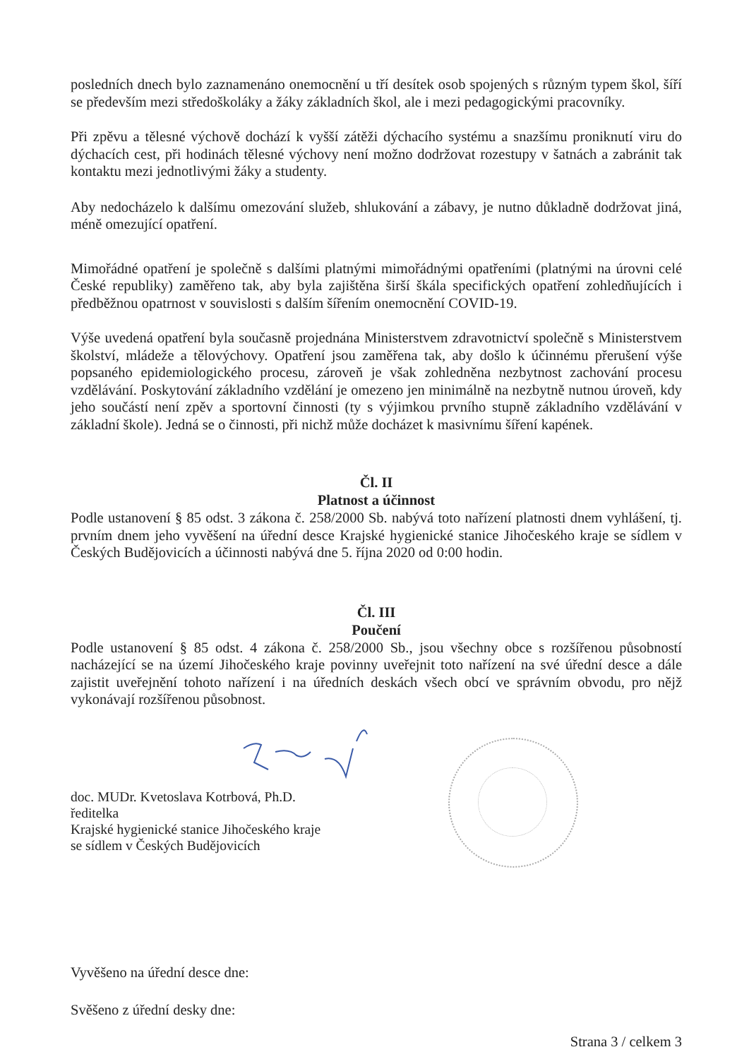posledních dnech bylo zaznamenáno onemocnění u tří desítek osob spojených s různým typem škol, šíří se především mezi středoškoláky a žáky základních škol, ale i mezi pedagogickými pracovníky.
Při zpěvu a tělesné výchově dochází k vyšší zátěži dýchacího systému a snazšímu proniknutí viru do dýchacích cest, při hodinách tělesné výchovy není možno dodržovat rozestupy v šatnách a zabránit tak kontaktu mezi jednotlivými žáky a studenty.
Aby nedocházelo k dalšímu omezování služeb, shlukování a zábavy, je nutno důkladně dodržovat jiná, méně omezující opatření.
Mimořádné opatření je společně s dalšími platnými mimořádnými opatřeními (platnými na úrovni celé České republiky) zaměřeno tak, aby byla zajištěna širší škála specifických opatření zohledňujících i předběžnou opatrnost v souvislosti s dalším šířením onemocnění COVID-19.
Výše uvedená opatření byla současně projednána Ministerstvem zdravotnictví společně s Ministerstvem školství, mládeže a tělovýchovy. Opatření jsou zaměřena tak, aby došlo k účinnému přerušení výše popsaného epidemiologického procesu, zároveň je však zohledněna nezbytnost zachování procesu vzdělávání. Poskytování základního vzdělání je omezeno jen minimálně na nezbytně nutnou úroveň, kdy jeho součástí není zpěv a sportovní činnosti (ty s výjimkou prvního stupně základního vzdělávání v základní škole). Jedná se o činnosti, při nichž může docházet k masivnímu šíření kapének.
Čl. II
Platnost a účinnost
Podle ustanovení § 85 odst. 3 zákona č. 258/2000 Sb. nabývá toto nařízení platnosti dnem vyhlášení, tj. prvním dnem jeho vyvěšení na úřední desce Krajské hygienické stanice Jihočeského kraje se sídlem v Českých Budějovicích a účinnosti nabývá dne 5. října 2020 od 0:00 hodin.
Čl. III
Poučení
Podle ustanovení § 85 odst. 4 zákona č. 258/2000 Sb., jsou všechny obce s rozšířenou působností nacházející se na území Jihočeského kraje povinny uveřejnit toto nařízení na své úřední desce a dále zajistit uveřejnění tohoto nařízení i na úředních deskách všech obcí ve správním obvodu, pro nějž vykonávají rozšířenou působnost.
doc. MUDr. Kvetoslava Kotrbová, Ph.D.
ředitelka
Krajské hygienické stanice Jihočeského kraje
se sídlem v Českých Budějovicích
Vyvěšeno na úřední desce dne:
Svěšeno z úřední desky dne:
Strana 3 / celkem 3